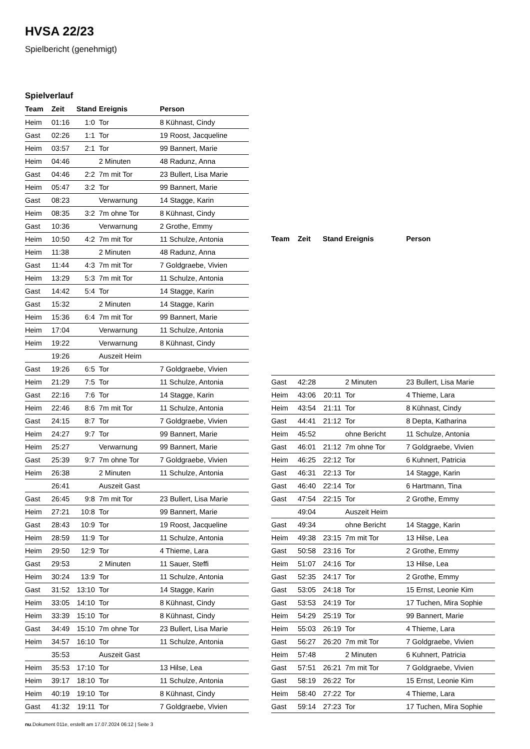HVSA 22/23
Spielbericht (genehmigt)
Spielverlauf
| Team | Zeit | Stand | Ereignis | Person |
| --- | --- | --- | --- | --- |
| Heim | 01:16 | 1:0 | Tor | 8 Kühnast, Cindy |
| Gast | 02:26 | 1:1 | Tor | 19 Roost, Jacqueline |
| Heim | 03:57 | 2:1 | Tor | 99 Bannert, Marie |
| Heim | 04:46 | | 2 Minuten | 48 Radunz, Anna |
| Gast | 04:46 | 2:2 | 7m mit Tor | 23 Bullert, Lisa Marie |
| Heim | 05:47 | 3:2 | Tor | 99 Bannert, Marie |
| Gast | 08:23 | | Verwarnung | 14 Stagge, Karin |
| Heim | 08:35 | 3:2 | 7m ohne Tor | 8 Kühnast, Cindy |
| Gast | 10:36 | | Verwarnung | 2 Grothe, Emmy |
| Heim | 10:50 | 4:2 | 7m mit Tor | 11 Schulze, Antonia |
| Heim | 11:38 | | 2 Minuten | 48 Radunz, Anna |
| Gast | 11:44 | 4:3 | 7m mit Tor | 7 Goldgraebe, Vivien |
| Heim | 13:29 | 5:3 | 7m mit Tor | 11 Schulze, Antonia |
| Gast | 14:42 | 5:4 | Tor | 14 Stagge, Karin |
| Gast | 15:32 | | 2 Minuten | 14 Stagge, Karin |
| Heim | 15:36 | 6:4 | 7m mit Tor | 99 Bannert, Marie |
| Heim | 17:04 | | Verwarnung | 11 Schulze, Antonia |
| Heim | 19:22 | | Verwarnung | 8 Kühnast, Cindy |
| | 19:26 | | Auszeit Heim | |
| Gast | 19:26 | 6:5 | Tor | 7 Goldgraebe, Vivien |
| Heim | 21:29 | 7:5 | Tor | 11 Schulze, Antonia |
| Gast | 22:16 | 7:6 | Tor | 14 Stagge, Karin |
| Heim | 22:46 | 8:6 | 7m mit Tor | 11 Schulze, Antonia |
| Gast | 24:15 | 8:7 | Tor | 7 Goldgraebe, Vivien |
| Heim | 24:27 | 9:7 | Tor | 99 Bannert, Marie |
| Heim | 25:27 | | Verwarnung | 99 Bannert, Marie |
| Gast | 25:39 | 9:7 | 7m ohne Tor | 7 Goldgraebe, Vivien |
| Heim | 26:38 | | 2 Minuten | 11 Schulze, Antonia |
| | 26:41 | | Auszeit Gast | |
| Gast | 26:45 | 9:8 | 7m mit Tor | 23 Bullert, Lisa Marie |
| Heim | 27:21 | 10:8 | Tor | 99 Bannert, Marie |
| Gast | 28:43 | 10:9 | Tor | 19 Roost, Jacqueline |
| Heim | 28:59 | 11:9 | Tor | 11 Schulze, Antonia |
| Heim | 29:50 | 12:9 | Tor | 4 Thieme, Lara |
| Gast | 29:53 | | 2 Minuten | 11 Sauer, Steffi |
| Heim | 30:24 | 13:9 | Tor | 11 Schulze, Antonia |
| Gast | 31:52 | 13:10 | Tor | 14 Stagge, Karin |
| Heim | 33:05 | 14:10 | Tor | 8 Kühnast, Cindy |
| Heim | 33:39 | 15:10 | Tor | 8 Kühnast, Cindy |
| Gast | 34:49 | 15:10 | 7m ohne Tor | 23 Bullert, Lisa Marie |
| Heim | 34:57 | 16:10 | Tor | 11 Schulze, Antonia |
| | 35:53 | | Auszeit Gast | |
| Heim | 35:53 | 17:10 | Tor | 13 Hilse, Lea |
| Heim | 39:17 | 18:10 | Tor | 11 Schulze, Antonia |
| Heim | 40:19 | 19:10 | Tor | 8 Kühnast, Cindy |
| Gast | 41:32 | 19:11 | Tor | 7 Goldgraebe, Vivien |
| Team | Zeit | Stand | Ereignis | Person |
| --- | --- | --- | --- | --- |
| Gast | 42:28 | | 2 Minuten | 23 Bullert, Lisa Marie |
| Heim | 43:06 | 20:11 | Tor | 4 Thieme, Lara |
| Heim | 43:54 | 21:11 | Tor | 8 Kühnast, Cindy |
| Gast | 44:41 | 21:12 | Tor | 8 Depta, Katharina |
| Heim | 45:52 | | ohne Bericht | 11 Schulze, Antonia |
| Gast | 46:01 | 21:12 | 7m ohne Tor | 7 Goldgraebe, Vivien |
| Heim | 46:25 | 22:12 | Tor | 6 Kuhnert, Patricia |
| Gast | 46:31 | 22:13 | Tor | 14 Stagge, Karin |
| Gast | 46:40 | 22:14 | Tor | 6 Hartmann, Tina |
| Gast | 47:54 | 22:15 | Tor | 2 Grothe, Emmy |
| | 49:04 | | Auszeit Heim | |
| Gast | 49:34 | | ohne Bericht | 14 Stagge, Karin |
| Heim | 49:38 | 23:15 | 7m mit Tor | 13 Hilse, Lea |
| Gast | 50:58 | 23:16 | Tor | 2 Grothe, Emmy |
| Heim | 51:07 | 24:16 | Tor | 13 Hilse, Lea |
| Gast | 52:35 | 24:17 | Tor | 2 Grothe, Emmy |
| Gast | 53:05 | 24:18 | Tor | 15 Ernst, Leonie Kim |
| Gast | 53:53 | 24:19 | Tor | 17 Tuchen, Mira Sophie |
| Heim | 54:29 | 25:19 | Tor | 99 Bannert, Marie |
| Heim | 55:03 | 26:19 | Tor | 4 Thieme, Lara |
| Gast | 56:27 | 26:20 | 7m mit Tor | 7 Goldgraebe, Vivien |
| Heim | 57:48 | | 2 Minuten | 6 Kuhnert, Patricia |
| Gast | 57:51 | 26:21 | 7m mit Tor | 7 Goldgraebe, Vivien |
| Gast | 58:19 | 26:22 | Tor | 15 Ernst, Leonie Kim |
| Heim | 58:40 | 27:22 | Tor | 4 Thieme, Lara |
| Gast | 59:14 | 27:23 | Tor | 17 Tuchen, Mira Sophie |
nu.Dokument 011e, erstellt am 17.07.2024 06:12 | Seite 3